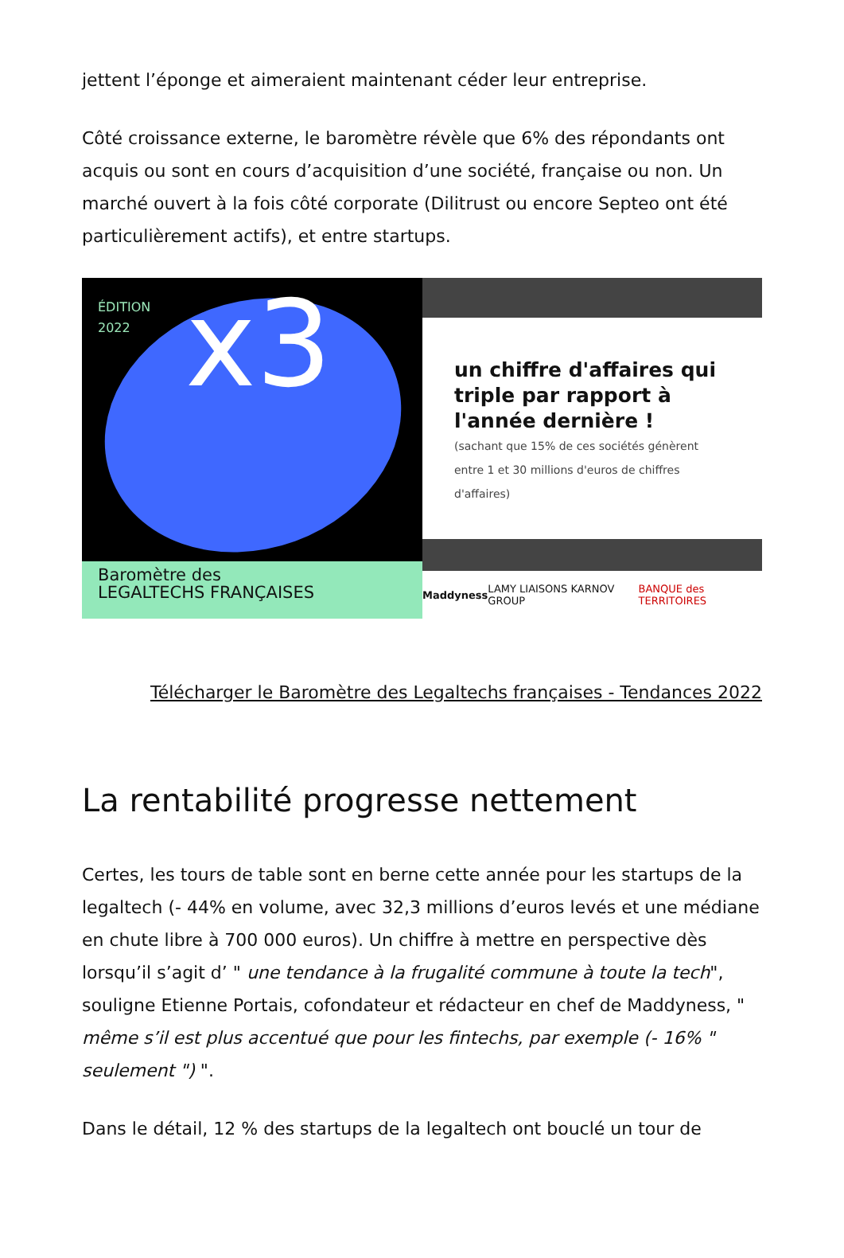jettent l’éponge et aimeraient maintenant céder leur entreprise.
Côté croissance externe, le baromètre révèle que 6% des répondants ont acquis ou sont en cours d’acquisition d’une société, française ou non. Un marché ouvert à la fois côté corporate (Dilitrust ou encore Septeo ont été particulièrement actifs), et entre startups.
ÉDITION
2022
x3
Baromètre des
LEGALTECHS FRANÇAISES
un chiffre d'affaires qui triple par rapport à l'année dernière !
(sachant que 15% de ces sociétés génèrent entre 1 et 30 millions d'euros de chiffres d'affaires)
Maddyness LAMY LIAISONS KARNOV GROUP BANQUE des TERRITOIRES
Télécharger le Baromètre des Legaltechs françaises - Tendances 2022
La rentabilité progresse nettement
Certes, les tours de table sont en berne cette année pour les startups de la legaltech (- 44% en volume, avec 32,3 millions d’euros levés et une médiane en chute libre à 700 000 euros). Un chiffre à mettre en perspective dès lorsqu’il s’agit d’ " une tendance à la frugalité commune à toute la tech", souligne Etienne Portais, cofondateur et rédacteur en chef de Maddyness, " même s’il est plus accentué que pour les fintechs, par exemple (- 16% " seulement ") ".
Dans le détail, 12 % des startups de la legaltech ont bouclé un tour de